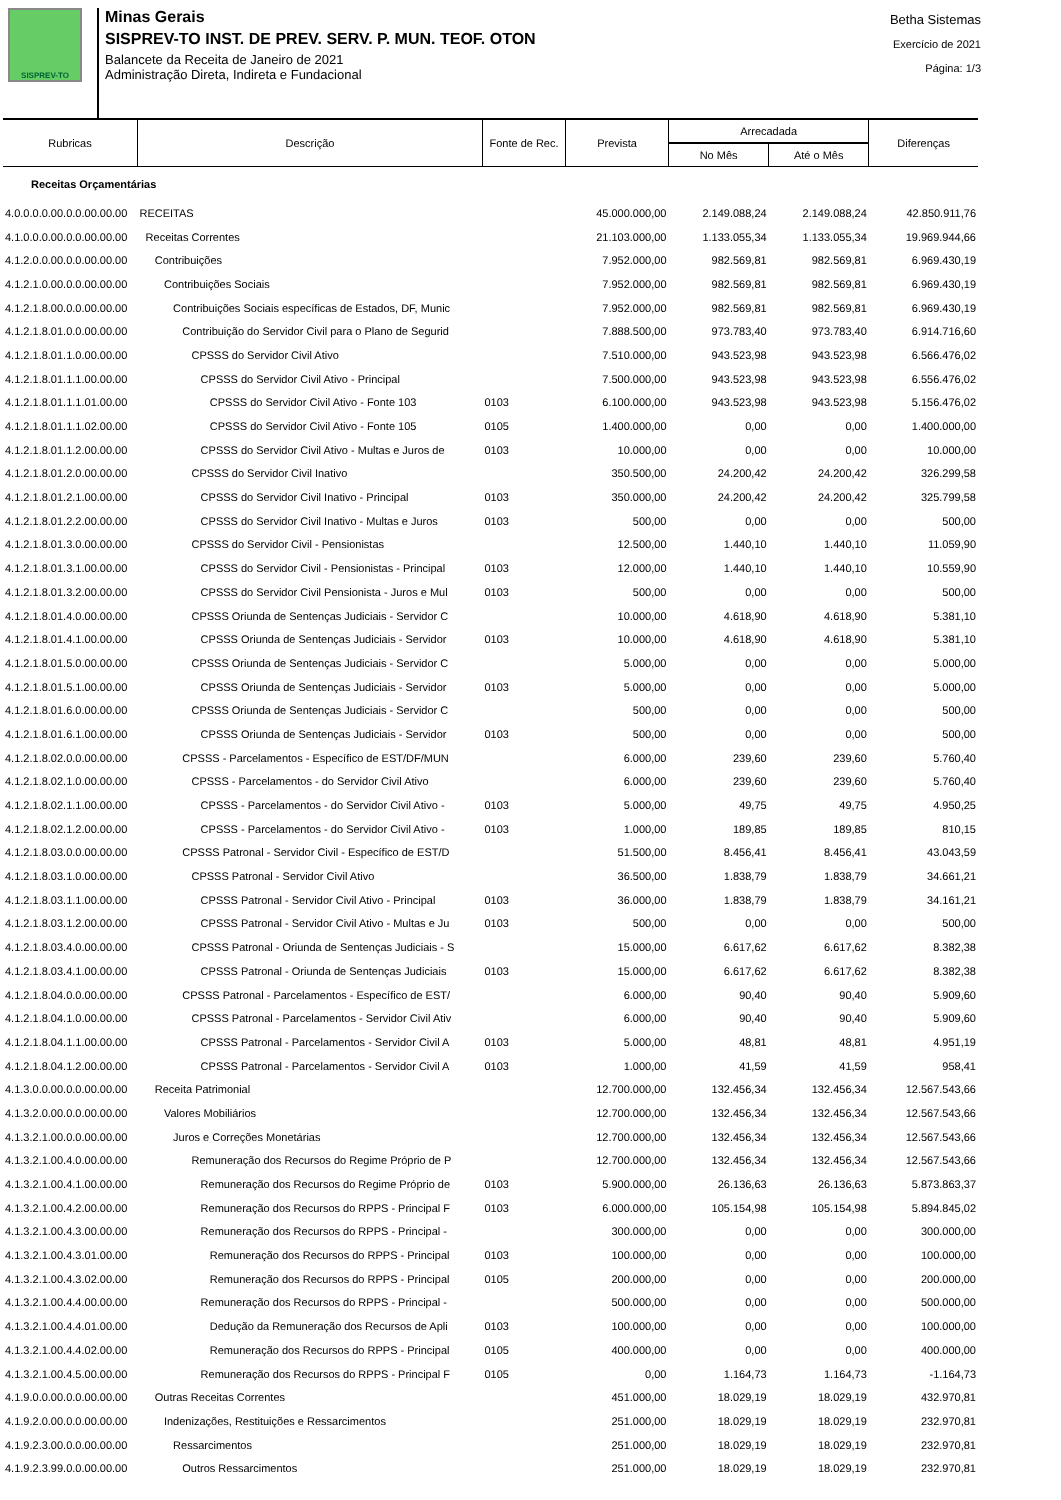SISPREV-TO
Minas Gerais
SISPREV-TO INST. DE PREV. SERV. P. MUN. TEOF. OTON
Balancete da Receita de Janeiro de 2021
Administração Direta, Indireta e Fundacional
Betha Sistemas
Exercício de 2021
Página: 1/3
| Rubricas | Descrição | Fonte de Rec. | Prevista | Arrecadada | | Diferenças |
| --- | --- | --- | --- | --- | --- | --- |
| | | | | No Mês | Até o Mês | |
| Receitas Orçamentárias | | | | | | |
| 4.0.0.0.0.00.0.0.00.00.00 | RECEITAS | | 45.000.000,00 | 2.149.088,24 | 2.149.088,24 | 42.850.911,76 |
| 4.1.0.0.0.00.0.0.00.00.00 | Receitas Correntes | | 21.103.000,00 | 1.133.055,34 | 1.133.055,34 | 19.969.944,66 |
| 4.1.2.0.0.00.0.0.00.00.00 | Contribuições | | 7.952.000,00 | 982.569,81 | 982.569,81 | 6.969.430,19 |
| 4.1.2.1.0.00.0.0.00.00.00 | Contribuições Sociais | | 7.952.000,00 | 982.569,81 | 982.569,81 | 6.969.430,19 |
| 4.1.2.1.8.00.0.0.00.00.00 | Contribuições Sociais específicas de Estados, DF, Munic | | 7.952.000,00 | 982.569,81 | 982.569,81 | 6.969.430,19 |
| 4.1.2.1.8.01.0.0.00.00.00 | Contribuição do Servidor Civil para o Plano de Segurid | | 7.888.500,00 | 973.783,40 | 973.783,40 | 6.914.716,60 |
| 4.1.2.1.8.01.1.0.00.00.00 | CPSSS do Servidor Civil Ativo | | 7.510.000,00 | 943.523,98 | 943.523,98 | 6.566.476,02 |
| 4.1.2.1.8.01.1.1.00.00.00 | CPSSS do Servidor Civil Ativo - Principal | | 7.500.000,00 | 943.523,98 | 943.523,98 | 6.556.476,02 |
| 4.1.2.1.8.01.1.1.01.00.00 | CPSSS do Servidor Civil Ativo - Fonte 103 | 0103 | 6.100.000,00 | 943.523,98 | 943.523,98 | 5.156.476,02 |
| 4.1.2.1.8.01.1.1.02.00.00 | CPSSS do Servidor Civil Ativo - Fonte 105 | 0105 | 1.400.000,00 | 0,00 | 0,00 | 1.400.000,00 |
| 4.1.2.1.8.01.1.2.00.00.00 | CPSSS do Servidor Civil Ativo - Multas e Juros de | 0103 | 10.000,00 | 0,00 | 0,00 | 10.000,00 |
| 4.1.2.1.8.01.2.0.00.00.00 | CPSSS do Servidor Civil Inativo | | 350.500,00 | 24.200,42 | 24.200,42 | 326.299,58 |
| 4.1.2.1.8.01.2.1.00.00.00 | CPSSS do Servidor Civil Inativo - Principal | 0103 | 350.000,00 | 24.200,42 | 24.200,42 | 325.799,58 |
| 4.1.2.1.8.01.2.2.00.00.00 | CPSSS do Servidor Civil Inativo - Multas e Juros | 0103 | 500,00 | 0,00 | 0,00 | 500,00 |
| 4.1.2.1.8.01.3.0.00.00.00 | CPSSS do Servidor Civil - Pensionistas | | 12.500,00 | 1.440,10 | 1.440,10 | 11.059,90 |
| 4.1.2.1.8.01.3.1.00.00.00 | CPSSS do Servidor Civil - Pensionistas - Principal | 0103 | 12.000,00 | 1.440,10 | 1.440,10 | 10.559,90 |
| 4.1.2.1.8.01.3.2.00.00.00 | CPSSS do Servidor Civil Pensionista - Juros e Mul | 0103 | 500,00 | 0,00 | 0,00 | 500,00 |
| 4.1.2.1.8.01.4.0.00.00.00 | CPSSS Oriunda de Sentenças Judiciais - Servidor C | | 10.000,00 | 4.618,90 | 4.618,90 | 5.381,10 |
| 4.1.2.1.8.01.4.1.00.00.00 | CPSSS Oriunda de Sentenças Judiciais - Servidor | 0103 | 10.000,00 | 4.618,90 | 4.618,90 | 5.381,10 |
| 4.1.2.1.8.01.5.0.00.00.00 | CPSSS Oriunda de Sentenças Judiciais - Servidor C | | 5.000,00 | 0,00 | 0,00 | 5.000,00 |
| 4.1.2.1.8.01.5.1.00.00.00 | CPSSS Oriunda de Sentenças Judiciais - Servidor | 0103 | 5.000,00 | 0,00 | 0,00 | 5.000,00 |
| 4.1.2.1.8.01.6.0.00.00.00 | CPSSS Oriunda de Sentenças Judiciais - Servidor C | | 500,00 | 0,00 | 0,00 | 500,00 |
| 4.1.2.1.8.01.6.1.00.00.00 | CPSSS Oriunda de Sentenças Judiciais - Servidor | 0103 | 500,00 | 0,00 | 0,00 | 500,00 |
| 4.1.2.1.8.02.0.0.00.00.00 | CPSSS - Parcelamentos - Específico de EST/DF/MUN | | 6.000,00 | 239,60 | 239,60 | 5.760,40 |
| 4.1.2.1.8.02.1.0.00.00.00 | CPSSS - Parcelamentos - do Servidor Civil Ativo | | 6.000,00 | 239,60 | 239,60 | 5.760,40 |
| 4.1.2.1.8.02.1.1.00.00.00 | CPSSS - Parcelamentos - do Servidor Civil Ativo - | 0103 | 5.000,00 | 49,75 | 49,75 | 4.950,25 |
| 4.1.2.1.8.02.1.2.00.00.00 | CPSSS - Parcelamentos - do Servidor Civil Ativo - | 0103 | 1.000,00 | 189,85 | 189,85 | 810,15 |
| 4.1.2.1.8.03.0.0.00.00.00 | CPSSS Patronal - Servidor Civil - Específico de EST/D | | 51.500,00 | 8.456,41 | 8.456,41 | 43.043,59 |
| 4.1.2.1.8.03.1.0.00.00.00 | CPSSS Patronal - Servidor Civil Ativo | | 36.500,00 | 1.838,79 | 1.838,79 | 34.661,21 |
| 4.1.2.1.8.03.1.1.00.00.00 | CPSSS Patronal - Servidor Civil Ativo - Principal | 0103 | 36.000,00 | 1.838,79 | 1.838,79 | 34.161,21 |
| 4.1.2.1.8.03.1.2.00.00.00 | CPSSS Patronal - Servidor Civil Ativo - Multas e Ju | 0103 | 500,00 | 0,00 | 0,00 | 500,00 |
| 4.1.2.1.8.03.4.0.00.00.00 | CPSSS Patronal - Oriunda de Sentenças Judiciais - S | | 15.000,00 | 6.617,62 | 6.617,62 | 8.382,38 |
| 4.1.2.1.8.03.4.1.00.00.00 | CPSSS Patronal - Oriunda de Sentenças Judiciais | 0103 | 15.000,00 | 6.617,62 | 6.617,62 | 8.382,38 |
| 4.1.2.1.8.04.0.0.00.00.00 | CPSSS Patronal - Parcelamentos - Específico de EST/ | | 6.000,00 | 90,40 | 90,40 | 5.909,60 |
| 4.1.2.1.8.04.1.0.00.00.00 | CPSSS Patronal - Parcelamentos - Servidor Civil Ativ | | 6.000,00 | 90,40 | 90,40 | 5.909,60 |
| 4.1.2.1.8.04.1.1.00.00.00 | CPSSS Patronal - Parcelamentos - Servidor Civil A | 0103 | 5.000,00 | 48,81 | 48,81 | 4.951,19 |
| 4.1.2.1.8.04.1.2.00.00.00 | CPSSS Patronal - Parcelamentos - Servidor Civil A | 0103 | 1.000,00 | 41,59 | 41,59 | 958,41 |
| 4.1.3.0.0.00.0.0.00.00.00 | Receita Patrimonial | | 12.700.000,00 | 132.456,34 | 132.456,34 | 12.567.543,66 |
| 4.1.3.2.0.00.0.0.00.00.00 | Valores Mobiliários | | 12.700.000,00 | 132.456,34 | 132.456,34 | 12.567.543,66 |
| 4.1.3.2.1.00.0.0.00.00.00 | Juros e Correções Monetárias | | 12.700.000,00 | 132.456,34 | 132.456,34 | 12.567.543,66 |
| 4.1.3.2.1.00.4.0.00.00.00 | Remuneração dos Recursos do Regime Próprio de P | | 12.700.000,00 | 132.456,34 | 132.456,34 | 12.567.543,66 |
| 4.1.3.2.1.00.4.1.00.00.00 | Remuneração dos Recursos do Regime Próprio de | 0103 | 5.900.000,00 | 26.136,63 | 26.136,63 | 5.873.863,37 |
| 4.1.3.2.1.00.4.2.00.00.00 | Remuneração dos Recursos do RPPS - Principal F | 0103 | 6.000.000,00 | 105.154,98 | 105.154,98 | 5.894.845,02 |
| 4.1.3.2.1.00.4.3.00.00.00 | Remuneração dos Recursos do RPPS - Principal - | | 300.000,00 | 0,00 | 0,00 | 300.000,00 |
| 4.1.3.2.1.00.4.3.01.00.00 | Remuneração dos Recursos do RPPS - Principal | 0103 | 100.000,00 | 0,00 | 0,00 | 100.000,00 |
| 4.1.3.2.1.00.4.3.02.00.00 | Remuneração dos Recursos do RPPS - Principal | 0105 | 200.000,00 | 0,00 | 0,00 | 200.000,00 |
| 4.1.3.2.1.00.4.4.00.00.00 | Remuneração dos Recursos do RPPS - Principal - | | 500.000,00 | 0,00 | 0,00 | 500.000,00 |
| 4.1.3.2.1.00.4.4.01.00.00 | Dedução da Remuneração dos Recursos de Apli | 0103 | 100.000,00 | 0,00 | 0,00 | 100.000,00 |
| 4.1.3.2.1.00.4.4.02.00.00 | Remuneração dos Recursos do RPPS - Principal | 0105 | 400.000,00 | 0,00 | 0,00 | 400.000,00 |
| 4.1.3.2.1.00.4.5.00.00.00 | Remuneração dos Recursos do RPPS - Principal F | 0105 | 0,00 | 1.164,73 | 1.164,73 | -1.164,73 |
| 4.1.9.0.0.00.0.0.00.00.00 | Outras Receitas Correntes | | 451.000,00 | 18.029,19 | 18.029,19 | 432.970,81 |
| 4.1.9.2.0.00.0.0.00.00.00 | Indenizações, Restituições e Ressarcimentos | | 251.000,00 | 18.029,19 | 18.029,19 | 232.970,81 |
| 4.1.9.2.3.00.0.0.00.00.00 | Ressarcimentos | | 251.000,00 | 18.029,19 | 18.029,19 | 232.970,81 |
| 4.1.9.2.3.99.0.0.00.00.00 | Outros Ressarcimentos | | 251.000,00 | 18.029,19 | 18.029,19 | 232.970,81 |